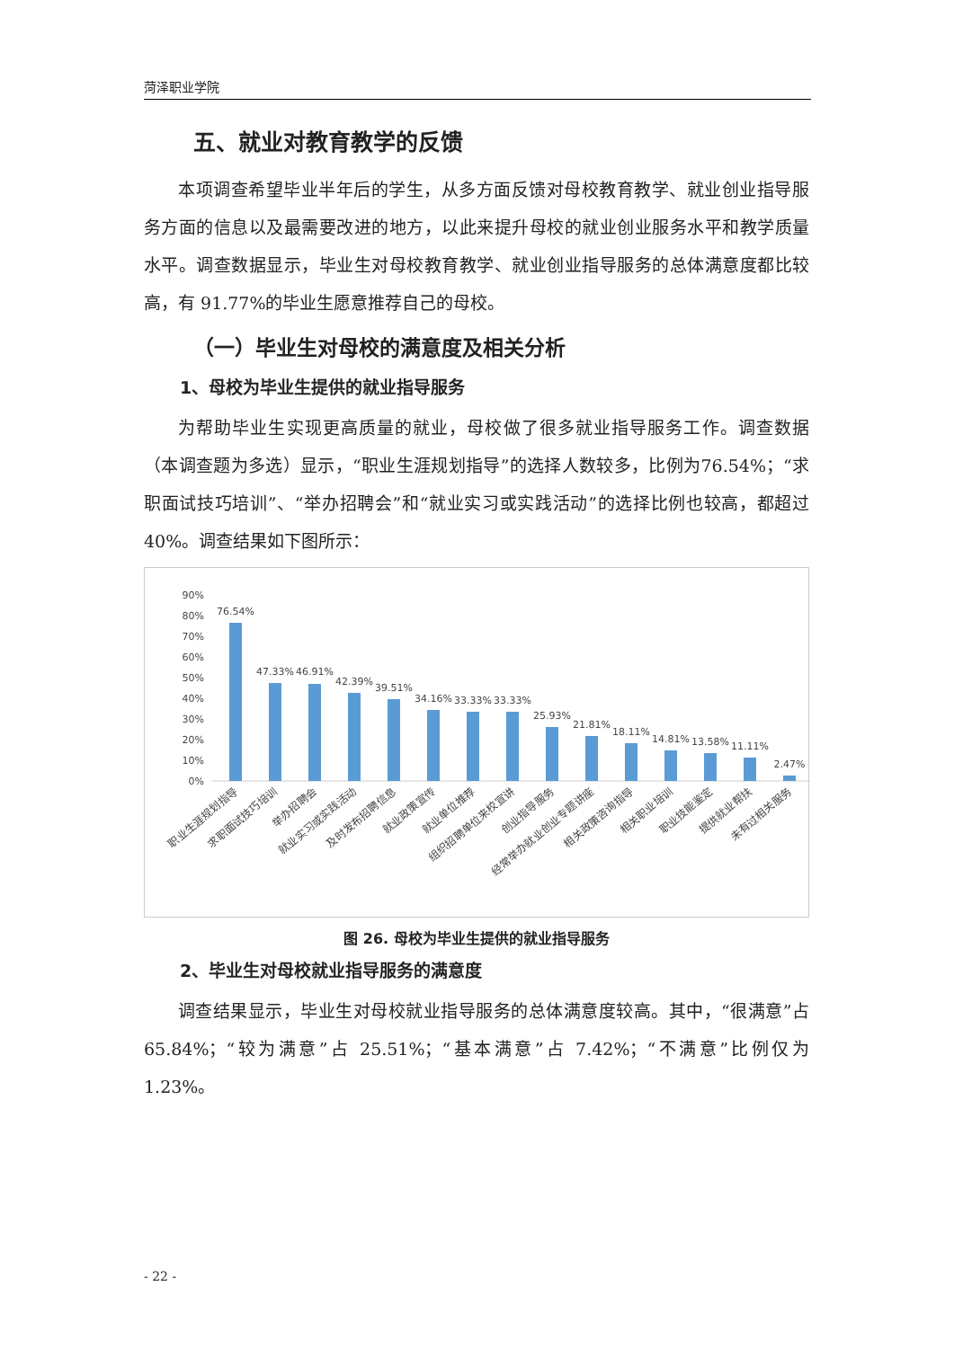菏泽职业学院
五、就业对教育教学的反馈
本项调查希望毕业半年后的学生，从多方面反馈对母校教育教学、就业创业指导服务方面的信息以及最需要改进的地方，以此来提升母校的就业创业服务水平和教学质量水平。调查数据显示，毕业生对母校教育教学、就业创业指导服务的总体满意度都比较高，有 91.77%的毕业生愿意推荐自己的母校。
（一）毕业生对母校的满意度及相关分析
1、母校为毕业生提供的就业指导服务
为帮助毕业生实现更高质量的就业，母校做了很多就业指导服务工作。调查数据（本调查题为多选）显示，“职业生涯规划指导”的选择人数较多，比例为76.54%；“求职面试技巧培训”、“举办招聘会”和“就业实习或实践活动”的选择比例也较高，都超过 40%。调查结果如下图所示：
90%
80%
70%
60%
50%
40%
30%
20%
10%
0%
76.54%
47.33%
46.91%
42.39%
39.51%
34.16%
33.33%
33.33%
25.93%
21.81%
18.11%
14.81%
13.58%
11.11%
2.47%
职业生涯规划指导
求职面试技巧培训
举办招聘会
就业实习或实践活动
及时发布招聘信息
就业政策宣传
就业单位推荐
组织招聘单位来校宣讲
创业指导服务
经常举办就业创业专题讲座
相关政策咨询指导
相关职业培训
职业技能鉴定
提供就业帮扶
未有过相关服务
图 26. 母校为毕业生提供的就业指导服务
2、毕业生对母校就业指导服务的满意度
调查结果显示，毕业生对母校就业指导服务的总体满意度较高。其中，“很满意”占 65.84%；“较为满意”占 25.51%；“基本满意”占 7.42%；“不满意”比例仅为 1.23%。
- 22 -